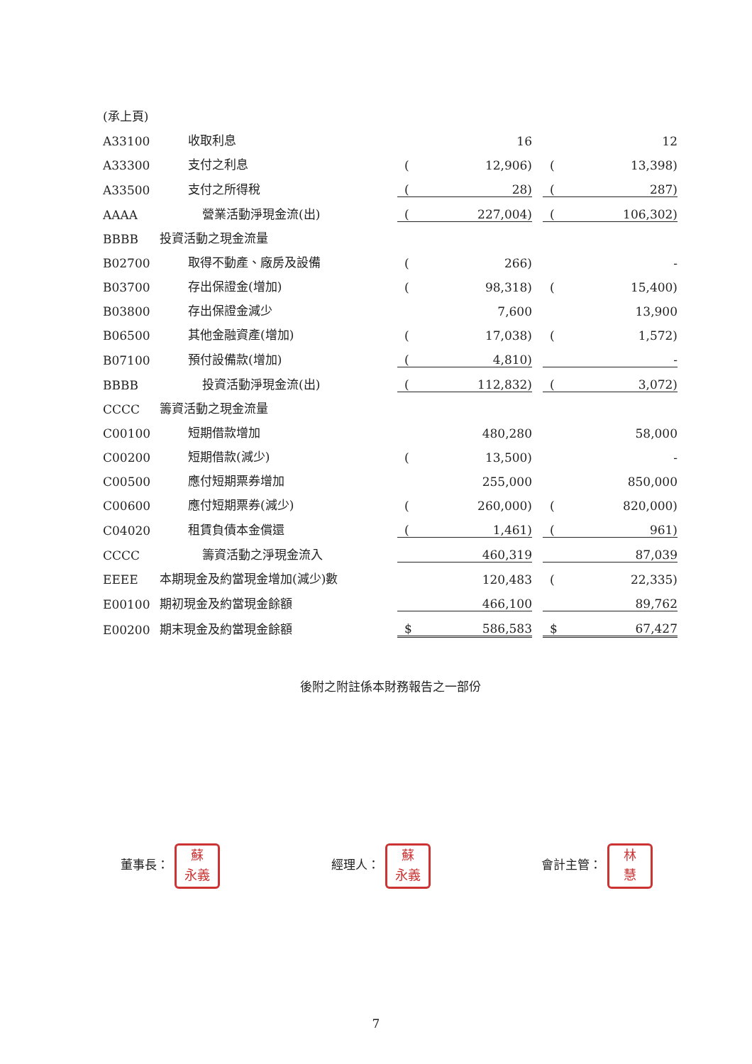(承上頁)
| A33100 | 收取利息 | | 16 | | | 12 |
| A33300 | 支付之利息 | ( | 12,906) | | ( | 13,398) |
| A33500 | 支付之所得稅 | ( | 28) | | ( | 287) |
| AAAA | 營業活動淨現金流(出) | ( | 227,004) | | ( | 106,302) |
| BBBB | 投資活動之現金流量 | | | | | |
| B02700 | 取得不動產、廠房及設備 | ( | 266) | | | - |
| B03700 | 存出保證金(增加) | ( | 98,318) | | ( | 15,400) |
| B03800 | 存出保證金減少 | | 7,600 | | | 13,900 |
| B06500 | 其他金融資產(增加) | ( | 17,038) | | ( | 1,572) |
| B07100 | 預付設備款(增加) | ( | 4,810) | | | - |
| BBBB | 投資活動淨現金流(出) | ( | 112,832) | | ( | 3,072) |
| CCCC | 籌資活動之現金流量 | | | | | |
| C00100 | 短期借款增加 | | 480,280 | | | 58,000 |
| C00200 | 短期借款(減少) | ( | 13,500) | | | - |
| C00500 | 應付短期票券增加 | | 255,000 | | | 850,000 |
| C00600 | 應付短期票券(減少) | ( | 260,000) | | ( | 820,000) |
| C04020 | 租賃負債本金償還 | ( | 1,461) | | ( | 961) |
| CCCC | 籌資活動之淨現金流入 | | 460,319 | | | 87,039 |
| EEEE | 本期現金及約當現金增加(減少)數 | | 120,483 | | ( | 22,335) |
| E00100 | 期初現金及約當現金餘額 | | 466,100 | | | 89,762 |
| E00200 | 期末現金及約當現金餘額 | $ | 586,583 | | $ | 67,427 |
後附之附註係本財務報告之一部份
董事長： 蘇
永義
經理人： 蘇
永義
會計主管： 林
慧
7